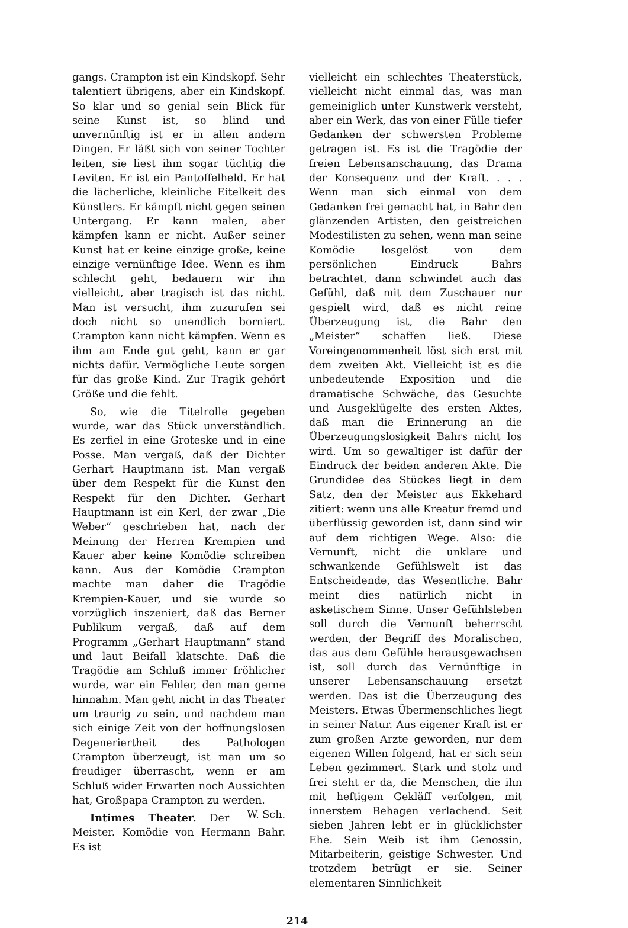gangs. Crampton ist ein Kindskopf. Sehr talentiert übrigens, aber ein Kindskopf. So klar und so genial sein Blick für seine Kunst ist, so blind und unvernünftig ist er in allen andern Dingen. Er läßt sich von seiner Tochter leiten, sie liest ihm sogar tüchtig die Leviten. Er ist ein Pantoffelheld. Er hat die lächerliche, kleinliche Eitelkeit des Künstlers. Er kämpft nicht gegen seinen Untergang. Er kann malen, aber kämpfen kann er nicht. Außer seiner Kunst hat er keine einzige große, keine einzige vernünftige Idee. Wenn es ihm schlecht geht, bedauern wir ihn vielleicht, aber tragisch ist das nicht. Man ist versucht, ihm zuzurufen sei doch nicht so unendlich borniert. Crampton kann nicht kämpfen. Wenn es ihm am Ende gut geht, kann er gar nichts dafür. Vermögliche Leute sorgen für das große Kind. Zur Tragik gehört Größe und die fehlt.
So, wie die Titelrolle gegeben wurde, war das Stück unverständlich. Es zerfiel in eine Groteske und in eine Posse. Man vergaß, daß der Dichter Gerhart Hauptmann ist. Man vergaß über dem Respekt für die Kunst den Respekt für den Dichter. Gerhart Hauptmann ist ein Kerl, der zwar „Die Weber“ geschrieben hat, nach der Meinung der Herren Krempien und Kauer aber keine Komödie schreiben kann. Aus der Komödie Crampton machte man daher die Tragödie Krempien-Kauer, und sie wurde so vorzüglich inszeniert, daß das Berner Publikum vergaß, daß auf dem Programm „Gerhart Hauptmann“ stand und laut Beifall klatschte. Daß die Tragödie am Schluß immer fröhlicher wurde, war ein Fehler, den man gerne hinnahm. Man geht nicht in das Theater um traurig zu sein, und nachdem man sich einige Zeit von der hoffnungslosen Degeneriertheit des Pathologen Crampton überzeugt, ist man um so freudiger überrascht, wenn er am Schluß wider Erwarten noch Aussichten hat, Großpapa Crampton zu werden. W. Sch.
Intimes Theater. Der Meister. Komödie von Hermann Bahr. Es ist
vielleicht ein schlechtes Theaterstück, vielleicht nicht einmal das, was man gemeiniglich unter Kunstwerk versteht, aber ein Werk, das von einer Fülle tiefer Gedanken der schwersten Probleme getragen ist. Es ist die Tragödie der freien Lebensanschauung, das Drama der Konsequenz und der Kraft. . . . Wenn man sich einmal von dem Gedanken frei gemacht hat, in Bahr den glänzenden Artisten, den geistreichen Modestilisten zu sehen, wenn man seine Komödie losgelöst von dem persönlichen Eindruck Bahrs betrachtet, dann schwindet auch das Gefühl, daß mit dem Zuschauer nur gespielt wird, daß es nicht reine Überzeugung ist, die Bahr den „Meister“ schaffen ließ. Diese Voreingenommenheit löst sich erst mit dem zweiten Akt. Vielleicht ist es die unbedeutende Exposition und die dramatische Schwäche, das Gesuchte und Ausgeklügelte des ersten Aktes, daß man die Erinnerung an die Überzeugungslosigkeit Bahrs nicht los wird. Um so gewaltiger ist dafür der Eindruck der beiden anderen Akte. Die Grundidee des Stückes liegt in dem Satz, den der Meister aus Ekkehard zitiert: wenn uns alle Kreatur fremd und überflüssig geworden ist, dann sind wir auf dem richtigen Wege. Also: die Vernunft, nicht die unklare und schwankende Gefühlswelt ist das Entscheidende, das Wesentliche. Bahr meint dies natürlich nicht in asketischem Sinne. Unser Gefühlsleben soll durch die Vernunft beherrscht werden, der Begriff des Moralischen, das aus dem Gefühle herausgewachsen ist, soll durch das Vernünftige in unserer Lebensanschauung ersetzt werden. Das ist die Überzeugung des Meisters. Etwas Übermenschliches liegt in seiner Natur. Aus eigener Kraft ist er zum großen Arzte geworden, nur dem eigenen Willen folgend, hat er sich sein Leben gezimmert. Stark und stolz und frei steht er da, die Menschen, die ihn mit heftigem Gekläff verfolgen, mit innerstem Behagen verlachend. Seit sieben Jahren lebt er in glücklichster Ehe. Sein Weib ist ihm Genossin, Mitarbeiterin, geistige Schwester. Und trotzdem betrügt er sie. Seiner elementaren Sinnlichkeit
214